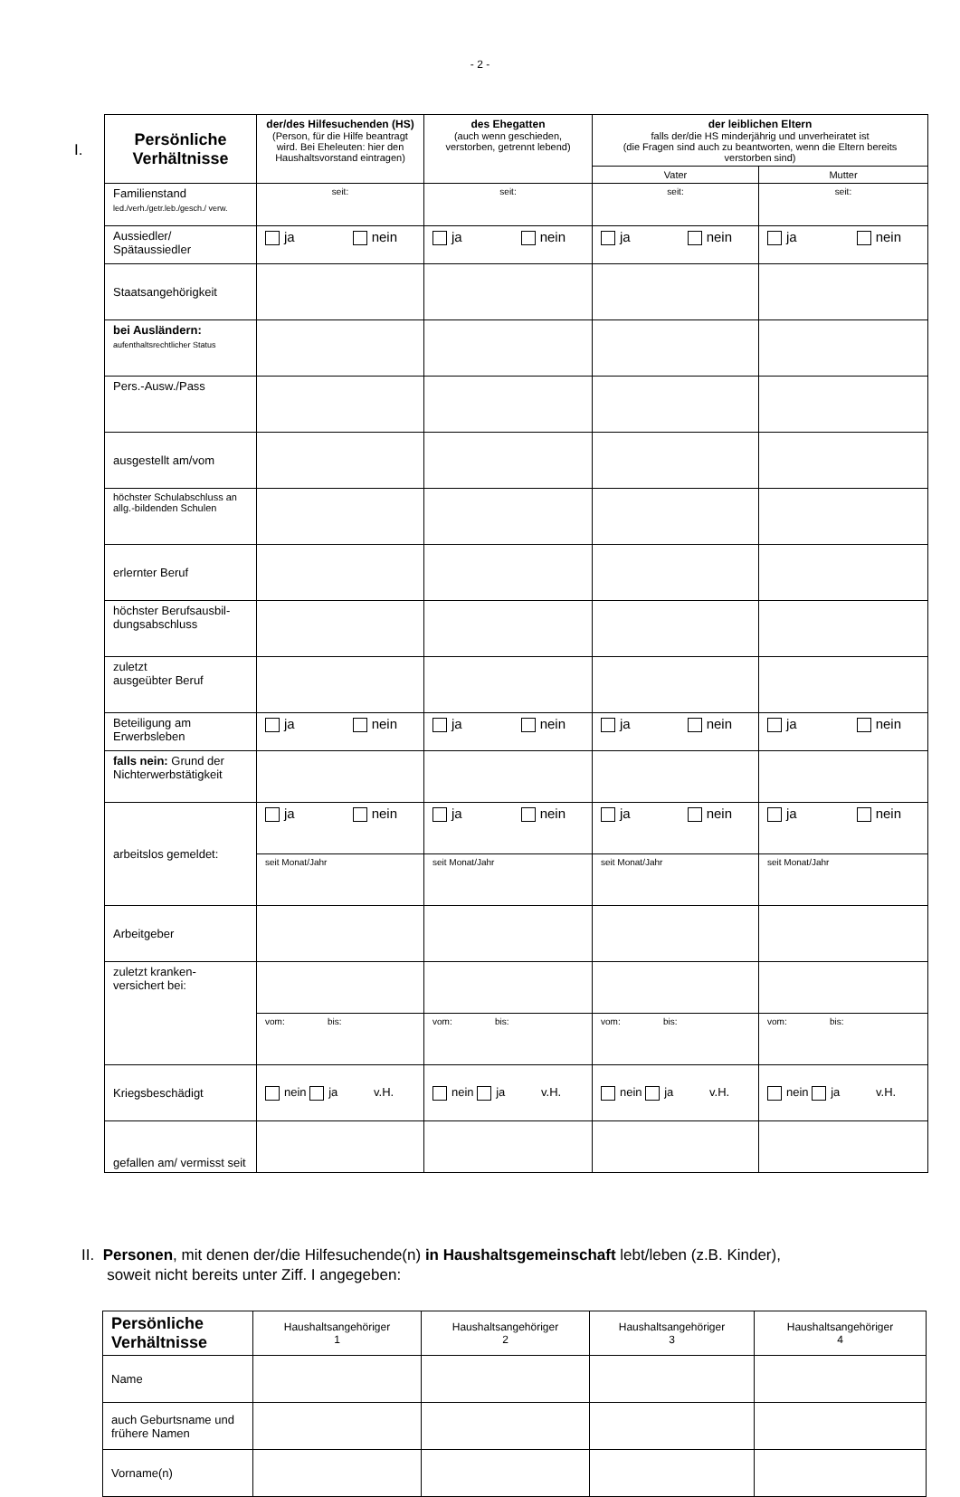- 2 -
I.
| Persönliche Verhältnisse | der/des Hilfesuchenden (HS) (Person, für die Hilfe beantragt wird. Bei Eheleuten: hier den Haushaltsvorstand eintragen) | des Ehegatten (auch wenn geschieden, verstorben, getrennt lebend) | der leiblichen Eltern falls der/die HS minderjährig und unverheiratet ist (die Fragen sind auch zu beantworten, wenn die Eltern bereits verstorben sind) | |
| --- | --- | --- | --- | --- |
| | | | Vater | Mutter |
| Familienstand led./verh./getr.leb./gesch./ verw. | seit: | seit: | seit: | seit: |
| Aussiedler/ Spätaussiedler | ja nein | ja nein | ja nein | ja nein |
| Staatsangehörigkeit | | | | |
| bei Ausländern: aufenthaltsrechtlicher Status | | | | |
| Pers.-Ausw./Pass | | | | |
| ausgestellt am/vom | | | | |
| höchster Schulabschluss an allg.-bildenden Schulen | | | | |
| erlernter Beruf | | | | |
| höchster Berufsausbil- dungsabschluss | | | | |
| zuletzt ausgeübter Beruf | | | | |
| Beteiligung am Erwerbsleben | ja nein | ja nein | ja nein | ja nein |
| falls nein: Grund der Nichterwerbstätigkeit | | | | |
| arbeitslos gemeldet: | ja nein | ja nein | ja nein | ja nein |
| | seit Monat/Jahr | seit Monat/Jahr | seit Monat/Jahr | seit Monat/Jahr |
| Arbeitgeber | | | | |
| zuletzt kranken- versichert bei: | | | | |
| | vom: bis: | vom: bis: | vom: bis: | vom: bis: |
| Kriegsbeschädigt | nein ja v.H. | nein ja v.H. | nein ja v.H. | nein ja v.H. |
| gefallen am/ vermisst seit | | | | |
II. Personen, mit denen der/die Hilfesuchende(n) in Haushaltsgemeinschaft lebt/leben (z.B. Kinder),
soweit nicht bereits unter Ziff. I angegeben:
| Persönliche Verhältnisse | Haushaltsangehöriger 1 | Haushaltsangehöriger 2 | Haushaltsangehöriger 3 | Haushaltsangehöriger 4 |
| Name | | | | |
| auch Geburtsname und frühere Namen | | | | |
| Vorname(n) | | | | |